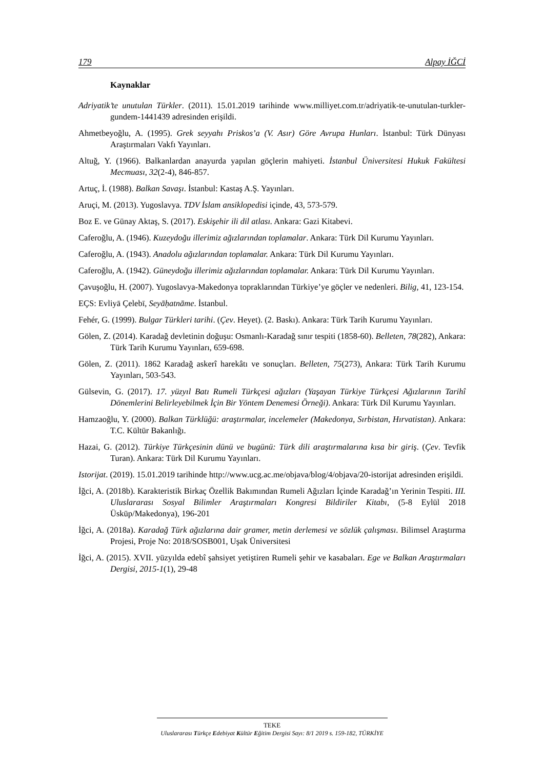179 Alpay İĞCİ
Kaynaklar
Adriyatik’te unutulan Türkler. (2011). 15.01.2019 tarihinde www.milliyet.com.tr/adriyatik-te-unutulan-turkler-gundem-1441439 adresinden erişildi.
Ahmetbeyoğlu, A. (1995). Grek seyyahı Priskos’a (V. Asır) Göre Avrupa Hunları. İstanbul: Türk Dünyası Araştırmaları Vakfı Yayınları.
Altuğ, Y. (1966). Balkanlardan anayurda yapılan göçlerin mahiyeti. İstanbul Üniversitesi Hukuk Fakültesi Mecmuası, 32(2-4), 846-857.
Artuç, İ. (1988). Balkan Savaşı. İstanbul: Kastaş A.Ş. Yayınları.
Aruçi, M. (2013). Yugoslavya. TDV İslam ansiklopedisi içinde, 43, 573-579.
Boz E. ve Günay Aktaş, S. (2017). Eskişehir ili dil atlası. Ankara: Gazi Kitabevi.
Caferoğlu, A. (1946). Kuzeydoğu illerimiz ağızlarından toplamalar. Ankara: Türk Dil Kurumu Yayınları.
Caferoğlu, A. (1943). Anadolu ağızlarından toplamalar. Ankara: Türk Dil Kurumu Yayınları.
Caferoğlu, A. (1942). Güneydoğu illerimiz ağızlarından toplamalar. Ankara: Türk Dil Kurumu Yayınları.
Çavuşoğlu, H. (2007). Yugoslavya-Makedonya topraklarından Türkiye’ye göçler ve nedenleri. Bilig, 41, 123-154.
EÇS: Evliyā Çelebī, Seyāḥatnāme. İstanbul.
Fehér, G. (1999). Bulgar Türkleri tarihi. (Çev. Heyet). (2. Baskı). Ankara: Türk Tarih Kurumu Yayınları.
Gölen, Z. (2014). Karadağ devletinin doğuşu: Osmanlı-Karadağ sınır tespiti (1858-60). Belleten, 78(282), Ankara: Türk Tarih Kurumu Yayınları, 659-698.
Gölen, Z. (2011). 1862 Karadağ askerî harekâtı ve sonuçları. Belleten, 75(273), Ankara: Türk Tarih Kurumu Yayınları, 503-543.
Gülsevin, G. (2017). 17. yüzyıl Batı Rumeli Türkçesi ağızları (Yaşayan Türkiye Türkçesi Ağızlarının Tarihî Dönemlerini Belirleyebilmek İçin Bir Yöntem Denemesi Örneği). Ankara: Türk Dil Kurumu Yayınları.
Hamzaoğlu, Y. (2000). Balkan Türklüğü: araştırmalar, incelemeler (Makedonya, Sırbistan, Hırvatistan). Ankara: T.C. Kültür Bakanlığı.
Hazai, G. (2012). Türkiye Türkçesinin dünü ve bugünü: Türk dili araştırmalarına kısa bir giriş. (Çev. Tevfik Turan). Ankara: Türk Dil Kurumu Yayınları.
Istorijat. (2019). 15.01.2019 tarihinde http://www.ucg.ac.me/objava/blog/4/objava/20-istorijat adresinden erişildi.
İğci, A. (2018b). Karakteristik Birkaç Özellik Bakımından Rumeli Ağızları İçinde Karadağ’ın Yerinin Tespiti. III. Uluslararası Sosyal Bilimler Araştırmaları Kongresi Bildiriler Kitabı, (5-8 Eylül 2018 Üsküp/Makedonya), 196-201
İğci, A. (2018a). Karadağ Türk ağızlarına dair gramer, metin derlemesi ve sözlük çalışması. Bilimsel Araştırma Projesi, Proje No: 2018/SOSB001, Uşak Üniversitesi
İğci, A. (2015). XVII. yüzyılda edebî şahsiyet yetiştiren Rumeli şehir ve kasabaları. Ege ve Balkan Araştırmaları Dergisi, 2015-1(1), 29-48
TEKE
Uluslararası Türkçe Edebiyat Kültür Eğitim Dergisi Sayı: 8/1 2019 s. 159-182, TÜRKİYE